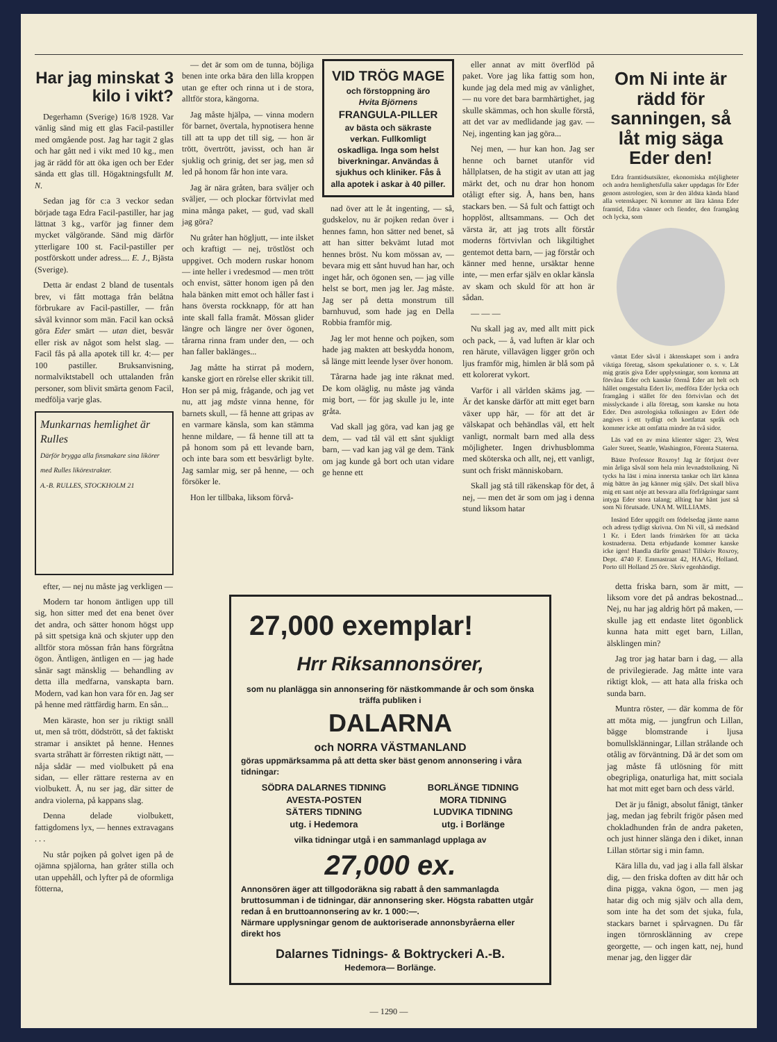Har jag minskat 3 kilo i vikt?
Degerhamn (Sverige) 16/8 1928. Var vänlig sänd mig ett glas Facil-pastiller med omgående post. Jag har tagit 2 glas och har gått ned i vikt med 10 kg., men jag är rädd för att öka igen och ber Eder sända ett glas till. Högaktningsfullt M. N.
Sedan jag för c:a 3 veckor sedan började taga Edra Facil-pastiller, har jag lättnat 3 kg., varför jag finner dem mycket välgörande. Sänd mig därför ytterligare 100 st. Facil-pastiller per postförskott under adress.... E. J., Bjästa (Sverige).
Detta är endast 2 bland de tusentals brev, vi fått mottaga från belåtna förbrukare av Facil-pastiller, — från såväl kvinnor som män. Facil kan också göra Eder smärt — utan diet, besvär eller risk av något som helst slag. — Facil fås på alla apotek till kr. 4:— per 100 pastiller. Bruksanvisning, normalviktstabell och uttalanden från personer, som blivit smärta genom Facil, medfölja varje glas.
Munkarnas hemlighet är Rulles
Därför brygga alla finsmakare sina likörer med Rulles likörextrakter.
A.-B. RULLES, STOCKHOLM 21
— det är som om de tunna, böjliga benen inte orka bära den lilla kroppen utan ge efter och rinna ut i de stora, alltför stora, kängorna.
Jag måste hjälpa, — vinna modern för barnet, övertala, hypnotisera henne till att ta upp det till sig, — hon är trött, övertrött, javisst, och han är sjuklig och grinig, det ser jag, men så led på honom får hon inte vara.
Jag är nära gråten, bara sväljer och sväljer, — och plockar förtvivlat med mina många paket, — gud, vad skall jag göra?
Nu gråter han högljutt, — inte ilsket och kraftigt — nej, tröstlöst och uppgivet. Och modern ruskar honom — inte heller i vredesmod — men trött och envist, sätter honom igen på den hala bänken mitt emot och håller fast i hans översta rockknapp, för att han inte skall falla framåt. Mössan glider längre och längre ner över ögonen, tårarna rinna fram under den, — och han faller baklänges...
Jag måtte ha stirrat på modern, kanske gjort en rörelse eller skrikit till. Hon ser på mig, frågande, och jag vet nu, att jag måste vinna henne, för barnets skull, — få henne att gripas av en varmare känsla, som kan stämma henne mildare, — få henne till att ta på honom som på ett levande barn, och inte bara som ett besvärligt bylte. Jag samlar mig, ser på henne, — och försöker le.
Hon ler tillbaka, liksom förvå-
VID TRÖG MAGE
och förstoppning äro
Hvita Björnens
FRANGULA-PILLER
av bästa och säkraste verkan. Fullkomligt oskadliga. Inga som helst biverkningar. Användas å sjukhus och kliniker. Fås å alla apotek i askar à 40 piller.
nad över att le åt ingenting, — så, gudskelov, nu är pojken redan över i hennes famn, hon sätter ned benet, så att han sitter bekvämt lutad mot hennes bröst. Nu kom mössan av, — bevara mig ett sånt huvud han har, och inget hår, och ögonen sen, — jag ville helst se bort, men jag ler. Jag måste. Jag ser på detta monstrum till barnhuvud, som hade jag en Della Robbia framför mig.
Jag ler mot henne och pojken, som hade jag makten att beskydda honom, så länge mitt leende lyser över honom.
Tårarna hade jag inte räknat med. De kom oläglig, nu måste jag vända mig bort, — för jag skulle ju le, inte gråta.
Vad skall jag göra, vad kan jag ge dem, — vad tål väl ett sånt sjukligt barn, — vad kan jag väl ge dem. Tänk om jag kunde gå bort och utan vidare ge henne ett
eller annat av mitt överflöd på paket. Vore jag lika fattig som hon, kunde jag dela med mig av vänlighet, — nu vore det bara barmhärtighet, jag skulle skämmas, och hon skulle förstå, att det var av medlidande jag gav. — Nej, ingenting kan jag göra...
Nej men, — hur kan hon. Jag ser henne och barnet utanför vid hållplatsen, de ha stigit av utan att jag märkt det, och nu drar hon honom otåligt efter sig. Å, hans ben, hans stackars ben. — Så fult och fattigt och hopplöst, alltsammans. — Och det värsta är, att jag trots allt förstår moderns förtvivlan och likgiltighet gentemot detta barn, — jag förstår och känner med henne, ursäktar henne inte, — men erfar själv en oklar känsla av skam och skuld för att hon är sådan.
— — —
Nu skall jag av, med allt mitt pick och pack, — å, vad luften är klar och ren härute, villavägen ligger grön och ljus framför mig, himlen är blå som på ett kolorerat vykort.
Varför i all världen skäms jag. — Är det kanske därför att mitt eget barn växer upp här, — för att det är välskapat och behändlas väl, ett helt vanligt, normalt barn med alla dess möjligheter. Ingen drivhusblomma med sköterska och allt, nej, ett vanligt, sunt och friskt människobarn.
Skall jag stå till räkenskap för det, å nej, — men det är som om jag i denna stund liksom hatar
Om Ni inte är rädd för sanningen, så låt mig säga Eder den!
Edra framtidsutsikter, ekonomiska möjligheter och andra hemlighetsfulla saker uppdagas för Eder genom astrologien, som är den äldsta kända bland alla vetenskaper. Ni kommer att lära känna Eder framtid, Edra vänner och fiender, den framgång och lycka, som
väntat Eder såväl i äktenskapet som i andra viktiga företag, såsom spekulationer o. s. v. Låt mig gratis giva Eder upplysningar, som komma att förvåna Eder och kanske förmå Eder att helt och hållet omgestalta Edert liv, medföra Eder lycka och framgång i stället för den förtvivlan och det misslyckande i alla företag, som kanske nu hota Eder. Den astrologiska tolkningen av Edert öde angives i ett tydligt och kortfattat språk och kommer icke att omfatta mindre än två sidor.
Läs vad en av mina klienter säger: 23, West Galer Street, Seattle, Washington, Förenta Staterna.
Bäste Professor Roxroy! Jag är förtjust över min årliga såväl som hela min levnadstolkning. Ni tycks ha läst i mina innersta tankar och lärt känna mig bättre än jag känner mig själv. Det skall bliva mig ett sant nöje att besvara alla förfrågningar samt intyga Eder stora talang; allting har hänt just så som Ni förutsade. UNA M. WILLIAMS.
Insänd Eder uppgift om födelsedag jämte namn och adress tydligt skrivna. Om Ni vill, så medsänd 1 Kr. i Edert lands frimärken för att täcka kostnaderna. Detta erbjudande kommer kanske icke igen! Handla därför genast! Tillskriv Roxroy, Dept. 4740 F. Emmastraat 42, HAAG, Holland. Porto till Holland 25 öre. Skriv egenhändigt.
efter, — nej nu måste jag verkligen —
Modern tar honom äntligen upp till sig, hon sitter med det ena benet över det andra, och sätter honom högst upp på sitt spetsiga knä och skjuter upp den alltför stora mössan från hans förgråtna ögon. Äntligen, äntligen en — jag hade sånär sagt mänsklig — behandling av detta illa medfarna, vanskapta barn. Modern, vad kan hon vara för en. Jag ser på henne med rättfärdig harm. En sån...
Men käraste, hon ser ju riktigt snäll ut, men så trött, dödstrött, så det faktiskt stramar i ansiktet på henne. Hennes svarta stråhatt är förresten riktigt nätt, — nåja sådär — med violbukett på ena sidan, — eller rättare resterna av en violbukett. Å, nu ser jag, där sitter de andra violerna, på kappans slag.
Denna delade violbukett, fattigdomens lyx, — hennes extravagans . . .
Nu står pojken på golvet igen på de ojämna spjälorna, han gråter stilla och utan uppehåll, och lyfter på de oformliga fötterna,
27,000 exemplar!
Hrr Riksannonsörer,
som nu planlägga sin annonsering för nästkommande år och som önska träffa publiken i
DALARNA
och NORRA VÄSTMANLAND
göras uppmärksamma på att detta sker bäst genom annonsering i våra tidningar:
SÖDRA DALARNES TIDNING
AVESTA-POSTEN
SÄTERS TIDNING
utg. i Hedemora
BORLÄNGE TIDNING
MORA TIDNING
LUDVIKA TIDNING
utg. i Borlänge
vilka tidningar utgå i en sammanlagd upplaga av
27,000 ex.
Annonsören äger att tillgodoräkna sig rabatt å den sammanlagda bruttosumman i de tidningar, där annonsering sker. Högsta rabatten utgår redan å en bruttoannonsering av kr. 1 000:—.
Närmare upplysningar genom de auktoriserade annonsbyråerna eller direkt hos
Dalarnes Tidnings- & Boktryckeri A.-B.
Hedemora— Borlänge.
detta friska barn, som är mitt, — liksom vore det på andras bekostnad... Nej, nu har jag aldrig hört på maken, — skulle jag ett endaste litet ögonblick kunna hata mitt eget barn, Lillan, älsklingen min?
Jag tror jag hatar barn i dag, — alla de privilegierade. Jag måtte inte vara riktigt klok, — att hata alla friska och sunda barn.
Muntra röster, — där komma de för att möta mig, — jungfrun och Lillan, bägge blomstrande i ljusa bomullsklänningar, Lillan strålande och otålig av förväntning. Då är det som om jag måste få utlösning för mitt obegripliga, onaturliga hat, mitt sociala hat mot mitt eget barn och dess värld.
Det är ju fånigt, absolut fånigt, tänker jag, medan jag febrilt frigör påsen med chokladhunden från de andra paketen, och just hinner slänga den i diket, innan Lillan störtar sig i min famn.
Kära lilla du, vad jag i alla fall älskar dig, — den friska doften av ditt hår och dina pigga, vakna ögon, — men jag hatar dig och mig själv och alla dem, som inte ha det som det sjuka, fula, stackars barnet i spårvagnen. Du får ingen törnrosklänning av crepe georgette, — och ingen katt, nej, hund menar jag, den ligger där
— 1290 —